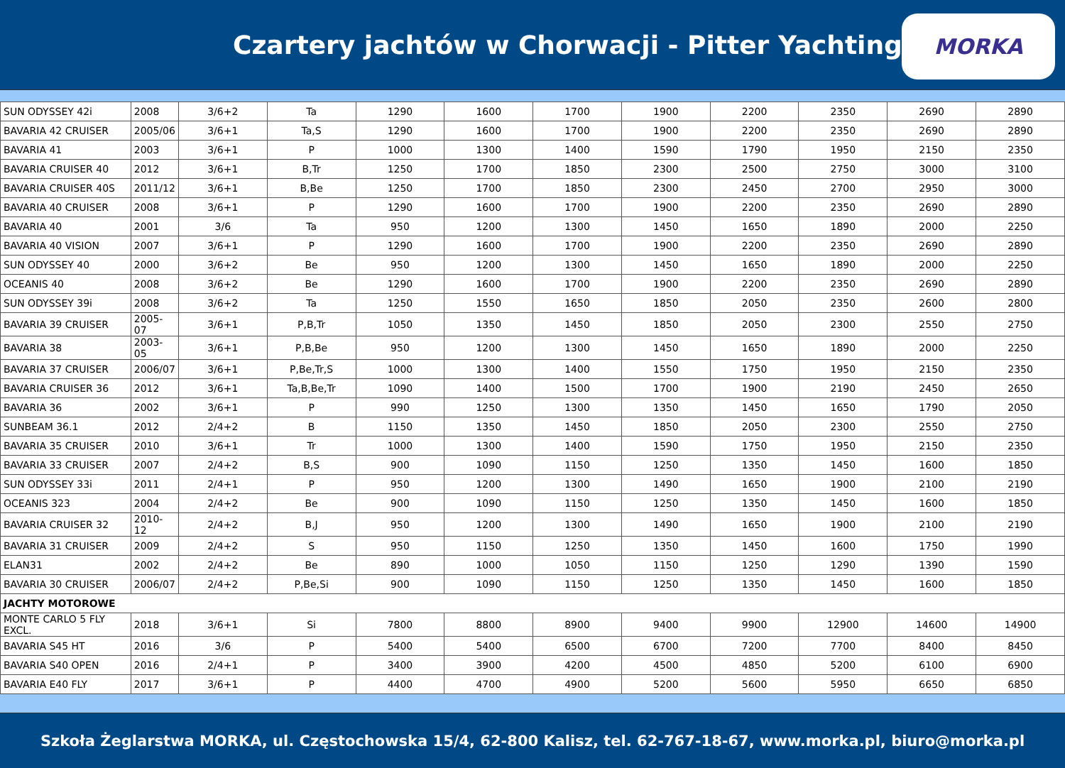Czartery jachtów w Chorwacji - Pitter Yachting
MORKA
| SUN ODYSSEY 42i | 2008 | 3/6+2 | Ta | 1290 | 1600 | 1700 | 1900 | 2200 | 2350 | 2690 | 2890 |
| BAVARIA 42 CRUISER | 2005/06 | 3/6+1 | Ta,S | 1290 | 1600 | 1700 | 1900 | 2200 | 2350 | 2690 | 2890 |
| BAVARIA 41 | 2003 | 3/6+1 | P | 1000 | 1300 | 1400 | 1590 | 1790 | 1950 | 2150 | 2350 |
| BAVARIA CRUISER 40 | 2012 | 3/6+1 | B,Tr | 1250 | 1700 | 1850 | 2300 | 2500 | 2750 | 3000 | 3100 |
| BAVARIA CRUISER 40S | 2011/12 | 3/6+1 | B,Be | 1250 | 1700 | 1850 | 2300 | 2450 | 2700 | 2950 | 3000 |
| BAVARIA 40 CRUISER | 2008 | 3/6+1 | P | 1290 | 1600 | 1700 | 1900 | 2200 | 2350 | 2690 | 2890 |
| BAVARIA 40 | 2001 | 3/6 | Ta | 950 | 1200 | 1300 | 1450 | 1650 | 1890 | 2000 | 2250 |
| BAVARIA 40 VISION | 2007 | 3/6+1 | P | 1290 | 1600 | 1700 | 1900 | 2200 | 2350 | 2690 | 2890 |
| SUN ODYSSEY 40 | 2000 | 3/6+2 | Be | 950 | 1200 | 1300 | 1450 | 1650 | 1890 | 2000 | 2250 |
| OCEANIS 40 | 2008 | 3/6+2 | Be | 1290 | 1600 | 1700 | 1900 | 2200 | 2350 | 2690 | 2890 |
| SUN ODYSSEY 39i | 2008 | 3/6+2 | Ta | 1250 | 1550 | 1650 | 1850 | 2050 | 2350 | 2600 | 2800 |
| BAVARIA 39 CRUISER | 2005-07 | 3/6+1 | P,B,Tr | 1050 | 1350 | 1450 | 1850 | 2050 | 2300 | 2550 | 2750 |
| BAVARIA 38 | 2003-05 | 3/6+1 | P,B,Be | 950 | 1200 | 1300 | 1450 | 1650 | 1890 | 2000 | 2250 |
| BAVARIA 37 CRUISER | 2006/07 | 3/6+1 | P,Be,Tr,S | 1000 | 1300 | 1400 | 1550 | 1750 | 1950 | 2150 | 2350 |
| BAVARIA CRUISER 36 | 2012 | 3/6+1 | Ta,B,Be,Tr | 1090 | 1400 | 1500 | 1700 | 1900 | 2190 | 2450 | 2650 |
| BAVARIA 36 | 2002 | 3/6+1 | P | 990 | 1250 | 1300 | 1350 | 1450 | 1650 | 1790 | 2050 |
| SUNBEAM 36.1 | 2012 | 2/4+2 | B | 1150 | 1350 | 1450 | 1850 | 2050 | 2300 | 2550 | 2750 |
| BAVARIA 35 CRUISER | 2010 | 3/6+1 | Tr | 1000 | 1300 | 1400 | 1590 | 1750 | 1950 | 2150 | 2350 |
| BAVARIA 33 CRUISER | 2007 | 2/4+2 | B,S | 900 | 1090 | 1150 | 1250 | 1350 | 1450 | 1600 | 1850 |
| SUN ODYSSEY 33i | 2011 | 2/4+1 | P | 950 | 1200 | 1300 | 1490 | 1650 | 1900 | 2100 | 2190 |
| OCEANIS 323 | 2004 | 2/4+2 | Be | 900 | 1090 | 1150 | 1250 | 1350 | 1450 | 1600 | 1850 |
| BAVARIA CRUISER 32 | 2010-12 | 2/4+2 | B,J | 950 | 1200 | 1300 | 1490 | 1650 | 1900 | 2100 | 2190 |
| BAVARIA 31 CRUISER | 2009 | 2/4+2 | S | 950 | 1150 | 1250 | 1350 | 1450 | 1600 | 1750 | 1990 |
| ELAN31 | 2002 | 2/4+2 | Be | 890 | 1000 | 1050 | 1150 | 1250 | 1290 | 1390 | 1590 |
| BAVARIA 30 CRUISER | 2006/07 | 2/4+2 | P,Be,Si | 900 | 1090 | 1150 | 1250 | 1350 | 1450 | 1600 | 1850 |
| JACHTY MOTOROWE | | | | | | | | | | | |
| MONTE CARLO 5 FLY EXCL. | 2018 | 3/6+1 | Si | 7800 | 8800 | 8900 | 9400 | 9900 | 12900 | 14600 | 14900 |
| BAVARIA S45 HT | 2016 | 3/6 | P | 5400 | 5400 | 6500 | 6700 | 7200 | 7700 | 8400 | 8450 |
| BAVARIA S40 OPEN | 2016 | 2/4+1 | P | 3400 | 3900 | 4200 | 4500 | 4850 | 5200 | 6100 | 6900 |
| BAVARIA E40 FLY | 2017 | 3/6+1 | P | 4400 | 4700 | 4900 | 5200 | 5600 | 5950 | 6650 | 6850 |
Szkoła Żeglarstwa MORKA, ul. Częstochowska 15/4, 62-800 Kalisz, tel. 62-767-18-67, www.morka.pl, biuro@morka.pl